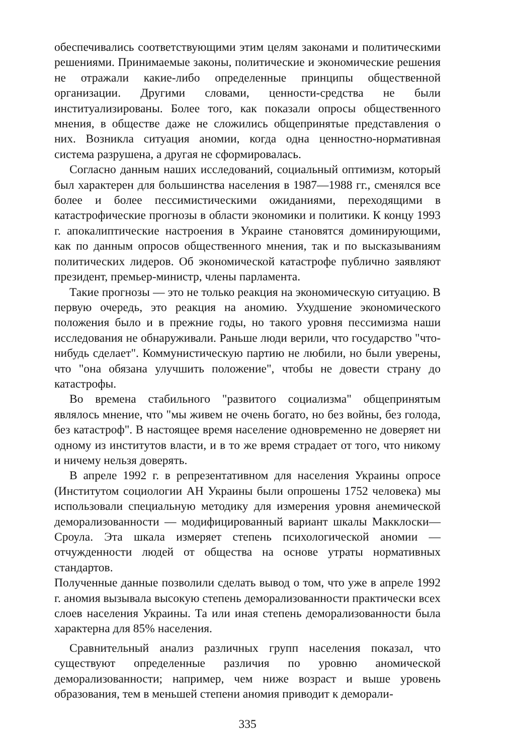обеспечивались соответствующими этим целям законами и политическими решениями. Принимаемые законы, политические и экономические решения не отражали какие-либо определенные принципы общественной организации. Другими словами, ценности-средства не были институализированы. Более того, как показали опросы общественного мнения, в обществе даже не сложились общепринятые представления о них. Возникла ситуация аномии, когда одна ценностно-нормативная система разрушена, а другая не сформировалась.
Согласно данным наших исследований, социальный оптимизм, который был характерен для большинства населения в 1987—1988 гг., сменялся все более и более пессимистическими ожиданиями, переходящими в катастрофические прогнозы в области экономики и политики. К концу 1993 г. апокалиптические настроения в Украине становятся доминирующими, как по данным опросов общественного мнения, так и по высказываниям политических лидеров. Об экономической катастрофе публично заявляют президент, премьер-министр, члены парламента.
Такие прогнозы — это не только реакция на экономическую ситуацию. В первую очередь, это реакция на аномию. Ухудшение экономического положения было и в прежние годы, но такого уровня пессимизма наши исследования не обнаруживали. Раньше люди верили, что государство "что-нибудь сделает". Коммунистическую партию не любили, но были уверены, что "она обязана улучшить положение", чтобы не довести страну до катастрофы.
Во времена стабильного "развитого социализма" общепринятым являлось мнение, что "мы живем не очень богато, но без войны, без голода, без катастроф". В настоящее время население одновременно не доверяет ни одному из институтов власти, и в то же время страдает от того, что никому и ничему нельзя доверять.
В апреле 1992 г. в репрезентативном для населения Украины опросе (Институтом социологии АН Украины были опрошены 1752 человека) мы использовали специальную методику для измерения уровня анемической деморализованности — модифицированный вариант шкалы Макклоски—Сроула. Эта шкала измеряет степень психологической аномии — отчужденности людей от общества на основе утраты нормативных стандартов.
Полученные данные позволили сделать вывод о том, что уже в апреле 1992 г. аномия вызывала высокую степень деморализованности практически всех слоев населения Украины. Та или иная степень деморализованности была характерна для 85% населения.
Сравнительный анализ различных групп населения показал, что существуют определенные различия по уровню аномической деморализованности; например, чем ниже возраст и выше уровень образования, тем в меньшей степени аномия приводит к деморали-
335